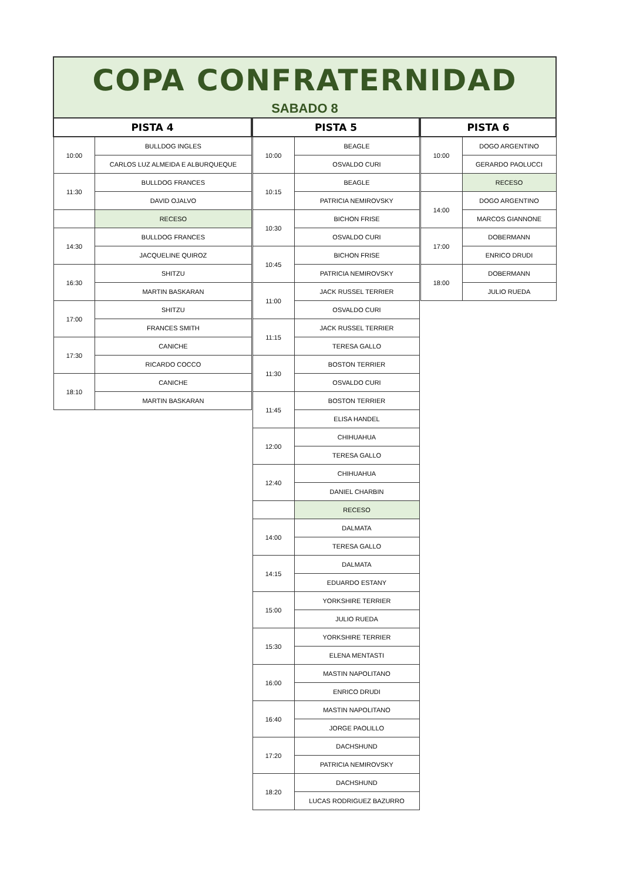COPA CONFRATERNIDAD
SABADO 8
| PISTA 4 | |
| --- | --- |
| 10:00 | BULLDOG INGLES |
| | CARLOS LUZ ALMEIDA E ALBURQUEQUE |
| 11:30 | BULLDOG FRANCES |
| | DAVID OJALVO |
| | RECESO |
| 14:30 | BULLDOG FRANCES |
| | JACQUELINE QUIROZ |
| 16:30 | SHITZU |
| | MARTIN BASKARAN |
| 17:00 | SHITZU |
| | FRANCES SMITH |
| 17:30 | CANICHE |
| | RICARDO COCCO |
| 18:10 | CANICHE |
| | MARTIN BASKARAN |
| PISTA 5 | |
| --- | --- |
| 10:00 | BEAGLE |
| | OSVALDO CURI |
| 10:15 | BEAGLE |
| | PATRICIA NEMIROVSKY |
| 10:30 | BICHON FRISE |
| | OSVALDO CURI |
| 10:45 | BICHON FRISE |
| | PATRICIA NEMIROVSKY |
| 11:00 | JACK RUSSEL TERRIER |
| | OSVALDO CURI |
| 11:15 | JACK RUSSEL TERRIER |
| | TERESA GALLO |
| 11:30 | BOSTON TERRIER |
| | OSVALDO CURI |
| 11:45 | BOSTON TERRIER |
| | ELISA HANDEL |
| 12:00 | CHIHUAHUA |
| | TERESA GALLO |
| 12:40 | CHIHUAHUA |
| | DANIEL CHARBIN |
| | RECESO |
| 14:00 | DALMATA |
| | TERESA GALLO |
| 14:15 | DALMATA |
| | EDUARDO ESTANY |
| 15:00 | YORKSHIRE TERRIER |
| | JULIO RUEDA |
| 15:30 | YORKSHIRE TERRIER |
| | ELENA MENTASTI |
| 16:00 | MASTIN NAPOLITANO |
| | ENRICO DRUDI |
| 16:40 | MASTIN NAPOLITANO |
| | JORGE PAOLILLO |
| 17:20 | DACHSHUND |
| | PATRICIA NEMIROVSKY |
| 18:20 | DACHSHUND |
| | LUCAS RODRIGUEZ BAZURRO |
| PISTA 6 | |
| --- | --- |
| 10:00 | DOGO ARGENTINO |
| | GERARDO PAOLUCCI |
| | RECESO |
| 14:00 | DOGO ARGENTINO |
| | MARCOS GIANNONE |
| 17:00 | DOBERMANN |
| | ENRICO DRUDI |
| 18:00 | DOBERMANN |
| | JULIO RUEDA |